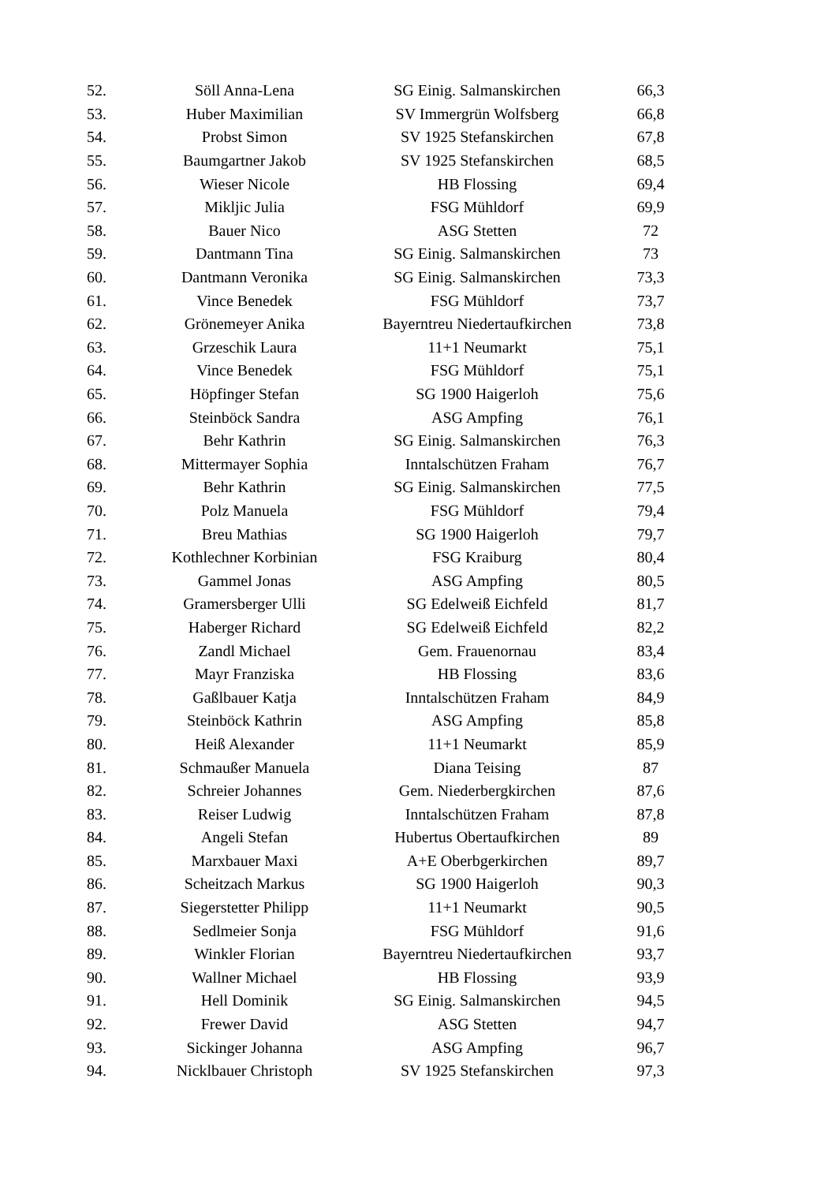| 52. | Söll Anna-Lena | SG Einig. Salmanskirchen | 66,3 |
| 53. | Huber Maximilian | SV Immergrün Wolfsberg | 66,8 |
| 54. | Probst Simon | SV 1925 Stefanskirchen | 67,8 |
| 55. | Baumgartner Jakob | SV 1925 Stefanskirchen | 68,5 |
| 56. | Wieser Nicole | HB Flossing | 69,4 |
| 57. | Mikljic Julia | FSG Mühldorf | 69,9 |
| 58. | Bauer Nico | ASG Stetten | 72 |
| 59. | Dantmann Tina | SG Einig. Salmanskirchen | 73 |
| 60. | Dantmann Veronika | SG Einig. Salmanskirchen | 73,3 |
| 61. | Vince Benedek | FSG Mühldorf | 73,7 |
| 62. | Grönemeyer Anika | Bayerntreu Niedertaufkirchen | 73,8 |
| 63. | Grzeschik Laura | 11+1 Neumarkt | 75,1 |
| 64. | Vince Benedek | FSG Mühldorf | 75,1 |
| 65. | Höpfinger Stefan | SG 1900 Haigerloh | 75,6 |
| 66. | Steinböck Sandra | ASG Ampfing | 76,1 |
| 67. | Behr Kathrin | SG Einig. Salmanskirchen | 76,3 |
| 68. | Mittermayer Sophia | Inntalschützen Fraham | 76,7 |
| 69. | Behr Kathrin | SG Einig. Salmanskirchen | 77,5 |
| 70. | Polz Manuela | FSG Mühldorf | 79,4 |
| 71. | Breu Mathias | SG 1900 Haigerloh | 79,7 |
| 72. | Kothlechner Korbinian | FSG Kraiburg | 80,4 |
| 73. | Gammel Jonas | ASG Ampfing | 80,5 |
| 74. | Gramersberger Ulli | SG Edelweiß Eichfeld | 81,7 |
| 75. | Haberger Richard | SG Edelweiß Eichfeld | 82,2 |
| 76. | Zandl Michael | Gem. Frauenornau | 83,4 |
| 77. | Mayr Franziska | HB Flossing | 83,6 |
| 78. | Gaßlbauer Katja | Inntalschützen Fraham | 84,9 |
| 79. | Steinböck Kathrin | ASG Ampfing | 85,8 |
| 80. | Heiß Alexander | 11+1 Neumarkt | 85,9 |
| 81. | Schmaußer Manuela | Diana Teising | 87 |
| 82. | Schreier Johannes | Gem. Niederbergkirchen | 87,6 |
| 83. | Reiser Ludwig | Inntalschützen Fraham | 87,8 |
| 84. | Angeli Stefan | Hubertus Obertaufkirchen | 89 |
| 85. | Marxbauer Maxi | A+E Oberbgerkirchen | 89,7 |
| 86. | Scheitzach Markus | SG 1900 Haigerloh | 90,3 |
| 87. | Siegerstetter Philipp | 11+1 Neumarkt | 90,5 |
| 88. | Sedlmeier Sonja | FSG Mühldorf | 91,6 |
| 89. | Winkler Florian | Bayerntreu Niedertaufkirchen | 93,7 |
| 90. | Wallner Michael | HB Flossing | 93,9 |
| 91. | Hell Dominik | SG Einig. Salmanskirchen | 94,5 |
| 92. | Frewer David | ASG Stetten | 94,7 |
| 93. | Sickinger Johanna | ASG Ampfing | 96,7 |
| 94. | Nicklbauer Christoph | SV 1925 Stefanskirchen | 97,3 |